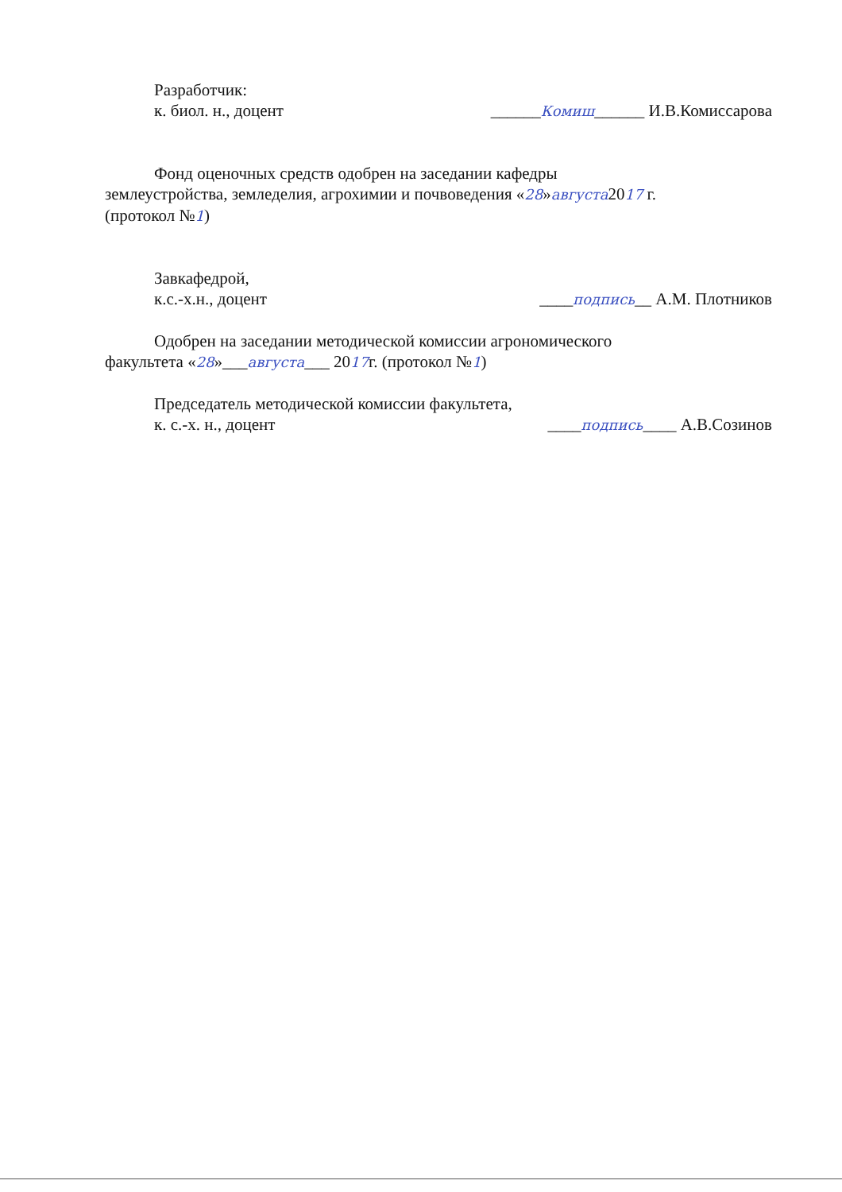Разработчик:
к. биол. н., доцент ______Комиш______ И.В.Комиссарова
Фонд оценочных средств одобрен на заседании кафедры
землеустройства, земледелия, агрохимии и почвоведения «28»августа2017 г.
(протокол №1)
Завкафедрой,
к.с.-х.н., доцент ____подпись__ А.М. Плотников
Одобрен на заседании методической комиссии агрономического
факультета «28»___августа___ 2017г. (протокол №1)
Председатель методической комиссии факультета,
к. с.-х. н., доцент ____подпись____ А.В.Созинов